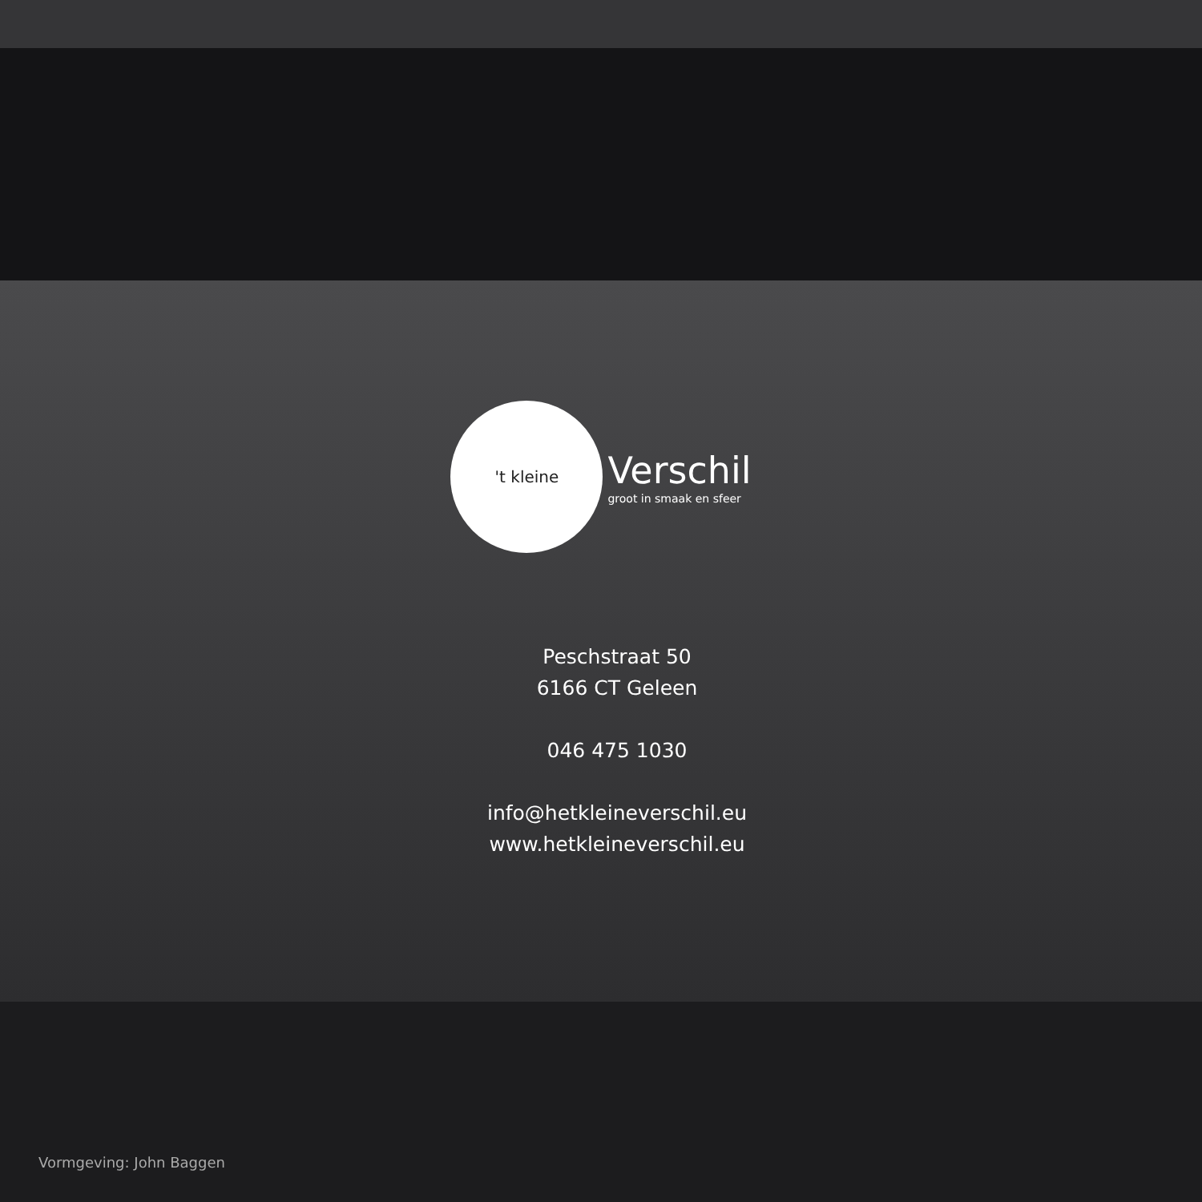't kleine
Verschil
groot in smaak en sfeer
Peschstraat 50
6166 CT Geleen
046 475 1030
info@hetkleineverschil.eu
www.hetkleineverschil.eu
Vormgeving: John Baggen